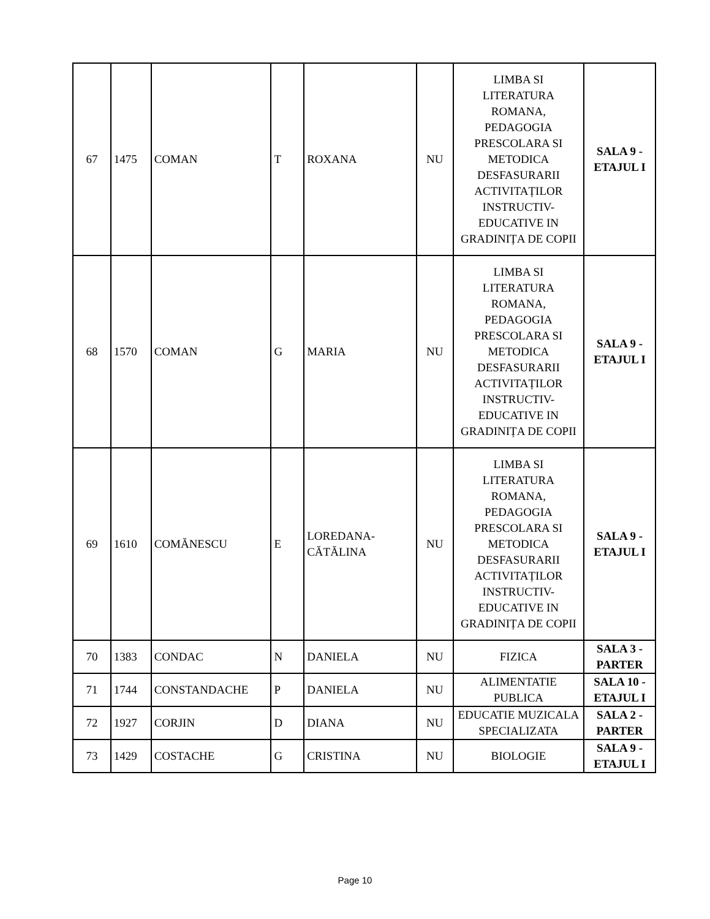| 67 | 1475 | COMAN | T | ROXANA | NU | LIMBA SI LITERATURA ROMANA, PEDAGOGIA PRESCOLARA SI METODICA DESFASURARII ACTIVITAȚILOR INSTRUCTIV-EDUCATIVE IN GRADINIȚA DE COPII | SALA 9 - ETAJUL I |
| 68 | 1570 | COMAN | G | MARIA | NU | LIMBA SI LITERATURA ROMANA, PEDAGOGIA PRESCOLARA SI METODICA DESFASURARII ACTIVITAȚILOR INSTRUCTIV-EDUCATIVE IN GRADINIȚA DE COPII | SALA 9 - ETAJUL I |
| 69 | 1610 | COMĂNESCU | E | LOREDANA-CĂTĂLINA | NU | LIMBA SI LITERATURA ROMANA, PEDAGOGIA PRESCOLARA SI METODICA DESFASURARII ACTIVITAȚILOR INSTRUCTIV-EDUCATIVE IN GRADINIȚA DE COPII | SALA 9 - ETAJUL I |
| 70 | 1383 | CONDAC | N | DANIELA | NU | FIZICA | SALA 3 - PARTER |
| 71 | 1744 | CONSTANDACHE | P | DANIELA | NU | ALIMENTATIE PUBLICA | SALA 10 - ETAJUL I |
| 72 | 1927 | CORJIN | D | DIANA | NU | EDUCATIE MUZICALA SPECIALIZATA | SALA 2 - PARTER |
| 73 | 1429 | COSTACHE | G | CRISTINA | NU | BIOLOGIE | SALA 9 - ETAJUL I |
Page 10